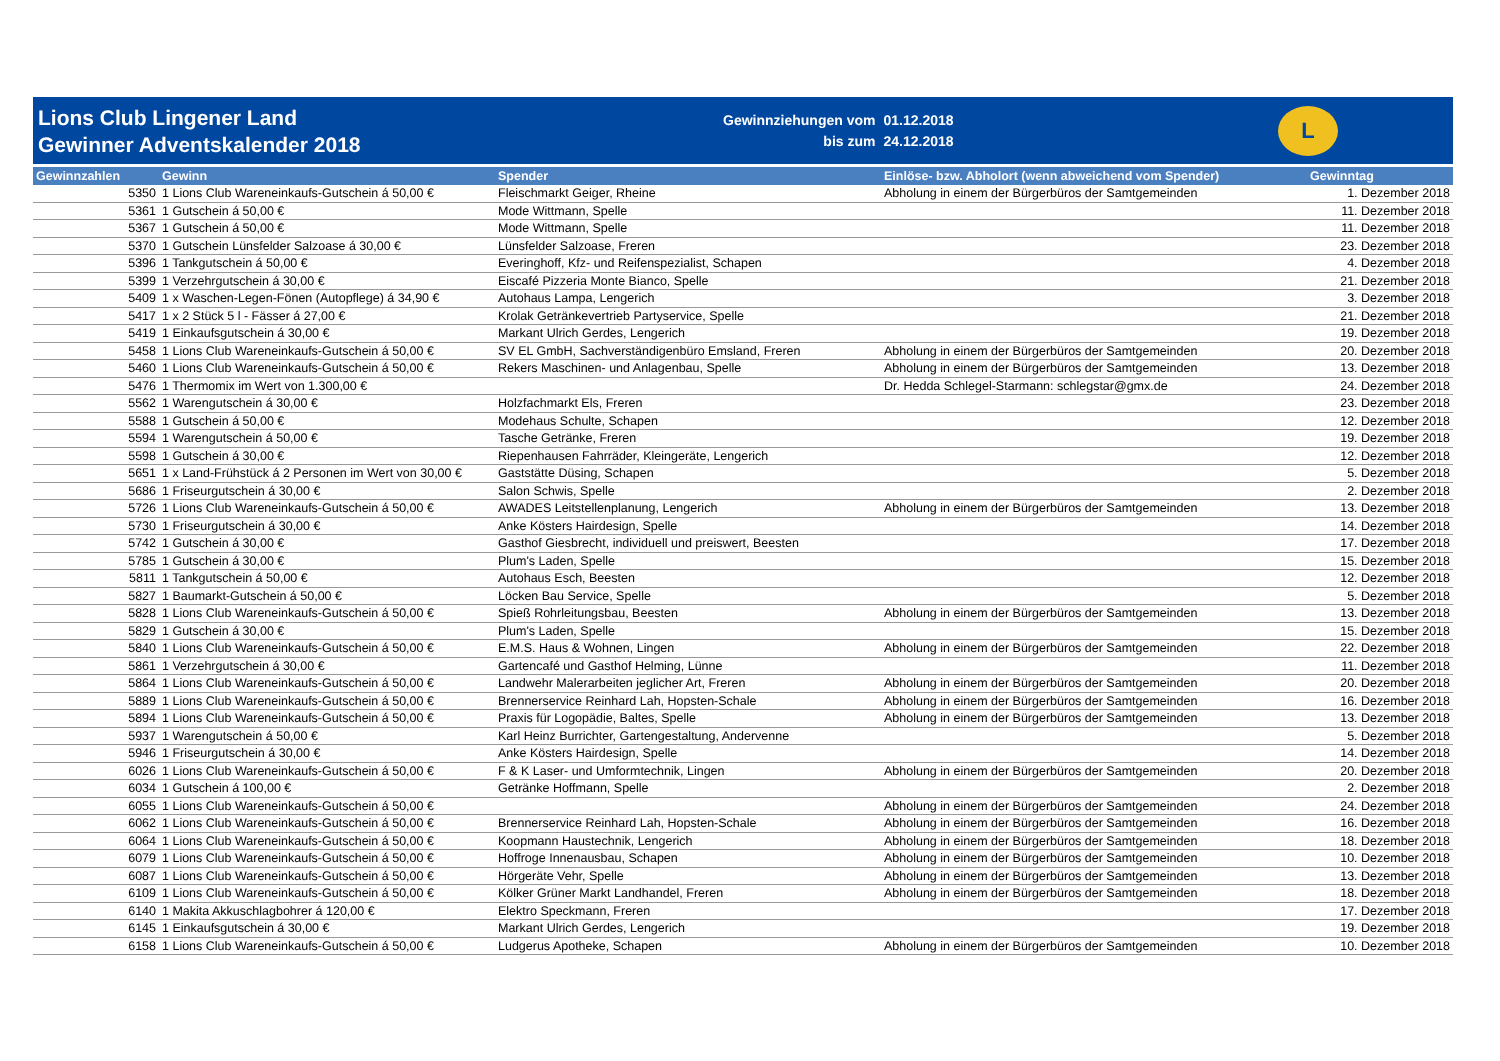Lions Club Lingener Land
Gewinner Adventskalender 2018
| Gewinnziehungen vom | 01.12.2018 |
| bis zum | 24.12.2018 |
L
| Gewinnzahlen | Gewinn | Spender | Einlöse- bzw. Abholort (wenn abweichend vom Spender) | Gewinntag |
| --- | --- | --- | --- | --- |
| 5350 | 1 Lions Club Wareneinkaufs-Gutschein á 50,00 € | Fleischmarkt Geiger, Rheine | Abholung in einem der Bürgerbüros der Samtgemeinden | 1. Dezember 2018 |
| 5361 | 1 Gutschein á 50,00 € | Mode Wittmann, Spelle | | 11. Dezember 2018 |
| 5367 | 1 Gutschein á 50,00 € | Mode Wittmann, Spelle | | 11. Dezember 2018 |
| 5370 | 1 Gutschein Lünsfelder Salzoase á 30,00 € | Lünsfelder Salzoase, Freren | | 23. Dezember 2018 |
| 5396 | 1 Tankgutschein á 50,00 € | Everinghoff, Kfz- und Reifenspezialist, Schapen | | 4. Dezember 2018 |
| 5399 | 1 Verzehrgutschein á 30,00 € | Eiscafé Pizzeria Monte Bianco, Spelle | | 21. Dezember 2018 |
| 5409 | 1 x Waschen-Legen-Fönen (Autopflege) á 34,90 € | Autohaus Lampa, Lengerich | | 3. Dezember 2018 |
| 5417 | 1 x 2 Stück 5 l - Fässer á 27,00 € | Krolak Getränkevertrieb Partyservice, Spelle | | 21. Dezember 2018 |
| 5419 | 1 Einkaufsgutschein á 30,00 € | Markant Ulrich Gerdes, Lengerich | | 19. Dezember 2018 |
| 5458 | 1 Lions Club Wareneinkaufs-Gutschein á 50,00 € | SV EL GmbH, Sachverständigenbüro Emsland, Freren | Abholung in einem der Bürgerbüros der Samtgemeinden | 20. Dezember 2018 |
| 5460 | 1 Lions Club Wareneinkaufs-Gutschein á 50,00 € | Rekers Maschinen- und Anlagenbau, Spelle | Abholung in einem der Bürgerbüros der Samtgemeinden | 13. Dezember 2018 |
| 5476 | 1 Thermomix im Wert von 1.300,00 € | | Dr. Hedda Schlegel-Starmann: schlegstar@gmx.de | 24. Dezember 2018 |
| 5562 | 1 Warengutschein á 30,00 € | Holzfachmarkt Els, Freren | | 23. Dezember 2018 |
| 5588 | 1 Gutschein á 50,00 € | Modehaus Schulte, Schapen | | 12. Dezember 2018 |
| 5594 | 1 Warengutschein á 50,00 € | Tasche Getränke, Freren | | 19. Dezember 2018 |
| 5598 | 1 Gutschein á 30,00 € | Riepenhausen Fahrräder, Kleingeräte, Lengerich | | 12. Dezember 2018 |
| 5651 | 1 x Land-Frühstück á 2 Personen im Wert von 30,00 € | Gaststätte Düsing, Schapen | | 5. Dezember 2018 |
| 5686 | 1 Friseurgutschein á 30,00 € | Salon Schwis, Spelle | | 2. Dezember 2018 |
| 5726 | 1 Lions Club Wareneinkaufs-Gutschein á 50,00 € | AWADES Leitstellenplanung, Lengerich | Abholung in einem der Bürgerbüros der Samtgemeinden | 13. Dezember 2018 |
| 5730 | 1 Friseurgutschein á 30,00 € | Anke Kösters Hairdesign, Spelle | | 14. Dezember 2018 |
| 5742 | 1 Gutschein á 30,00 € | Gasthof Giesbrecht, individuell und preiswert, Beesten | | 17. Dezember 2018 |
| 5785 | 1 Gutschein á 30,00 € | Plum's Laden, Spelle | | 15. Dezember 2018 |
| 5811 | 1 Tankgutschein á 50,00 € | Autohaus Esch, Beesten | | 12. Dezember 2018 |
| 5827 | 1 Baumarkt-Gutschein á 50,00 € | Löcken Bau Service, Spelle | | 5. Dezember 2018 |
| 5828 | 1 Lions Club Wareneinkaufs-Gutschein á 50,00 € | Spieß Rohrleitungsbau, Beesten | Abholung in einem der Bürgerbüros der Samtgemeinden | 13. Dezember 2018 |
| 5829 | 1 Gutschein á 30,00 € | Plum's Laden, Spelle | | 15. Dezember 2018 |
| 5840 | 1 Lions Club Wareneinkaufs-Gutschein á 50,00 € | E.M.S. Haus & Wohnen, Lingen | Abholung in einem der Bürgerbüros der Samtgemeinden | 22. Dezember 2018 |
| 5861 | 1 Verzehrgutschein á 30,00 € | Gartencafé und Gasthof Helming, Lünne | | 11. Dezember 2018 |
| 5864 | 1 Lions Club Wareneinkaufs-Gutschein á 50,00 € | Landwehr Malerarbeiten jeglicher Art, Freren | Abholung in einem der Bürgerbüros der Samtgemeinden | 20. Dezember 2018 |
| 5889 | 1 Lions Club Wareneinkaufs-Gutschein á 50,00 € | Brennerservice Reinhard Lah, Hopsten-Schale | Abholung in einem der Bürgerbüros der Samtgemeinden | 16. Dezember 2018 |
| 5894 | 1 Lions Club Wareneinkaufs-Gutschein á 50,00 € | Praxis für Logopädie, Baltes, Spelle | Abholung in einem der Bürgerbüros der Samtgemeinden | 13. Dezember 2018 |
| 5937 | 1 Warengutschein á 50,00 € | Karl Heinz Burrichter, Gartengestaltung, Andervenne | | 5. Dezember 2018 |
| 5946 | 1 Friseurgutschein á 30,00 € | Anke Kösters Hairdesign, Spelle | | 14. Dezember 2018 |
| 6026 | 1 Lions Club Wareneinkaufs-Gutschein á 50,00 € | F & K Laser- und Umformtechnik, Lingen | Abholung in einem der Bürgerbüros der Samtgemeinden | 20. Dezember 2018 |
| 6034 | 1 Gutschein á 100,00 € | Getränke Hoffmann, Spelle | | 2. Dezember 2018 |
| 6055 | 1 Lions Club Wareneinkaufs-Gutschein á 50,00 € | | Abholung in einem der Bürgerbüros der Samtgemeinden | 24. Dezember 2018 |
| 6062 | 1 Lions Club Wareneinkaufs-Gutschein á 50,00 € | Brennerservice Reinhard Lah, Hopsten-Schale | Abholung in einem der Bürgerbüros der Samtgemeinden | 16. Dezember 2018 |
| 6064 | 1 Lions Club Wareneinkaufs-Gutschein á 50,00 € | Koopmann Haustechnik, Lengerich | Abholung in einem der Bürgerbüros der Samtgemeinden | 18. Dezember 2018 |
| 6079 | 1 Lions Club Wareneinkaufs-Gutschein á 50,00 € | Hoffroge Innenausbau, Schapen | Abholung in einem der Bürgerbüros der Samtgemeinden | 10. Dezember 2018 |
| 6087 | 1 Lions Club Wareneinkaufs-Gutschein á 50,00 € | Hörgeräte Vehr, Spelle | Abholung in einem der Bürgerbüros der Samtgemeinden | 13. Dezember 2018 |
| 6109 | 1 Lions Club Wareneinkaufs-Gutschein á 50,00 € | Kölker Grüner Markt Landhandel, Freren | Abholung in einem der Bürgerbüros der Samtgemeinden | 18. Dezember 2018 |
| 6140 | 1 Makita Akkuschlagbohrer á 120,00 € | Elektro Speckmann, Freren | | 17. Dezember 2018 |
| 6145 | 1 Einkaufsgutschein á 30,00 € | Markant Ulrich Gerdes, Lengerich | | 19. Dezember 2018 |
| 6158 | 1 Lions Club Wareneinkaufs-Gutschein á 50,00 € | Ludgerus Apotheke, Schapen | Abholung in einem der Bürgerbüros der Samtgemeinden | 10. Dezember 2018 |